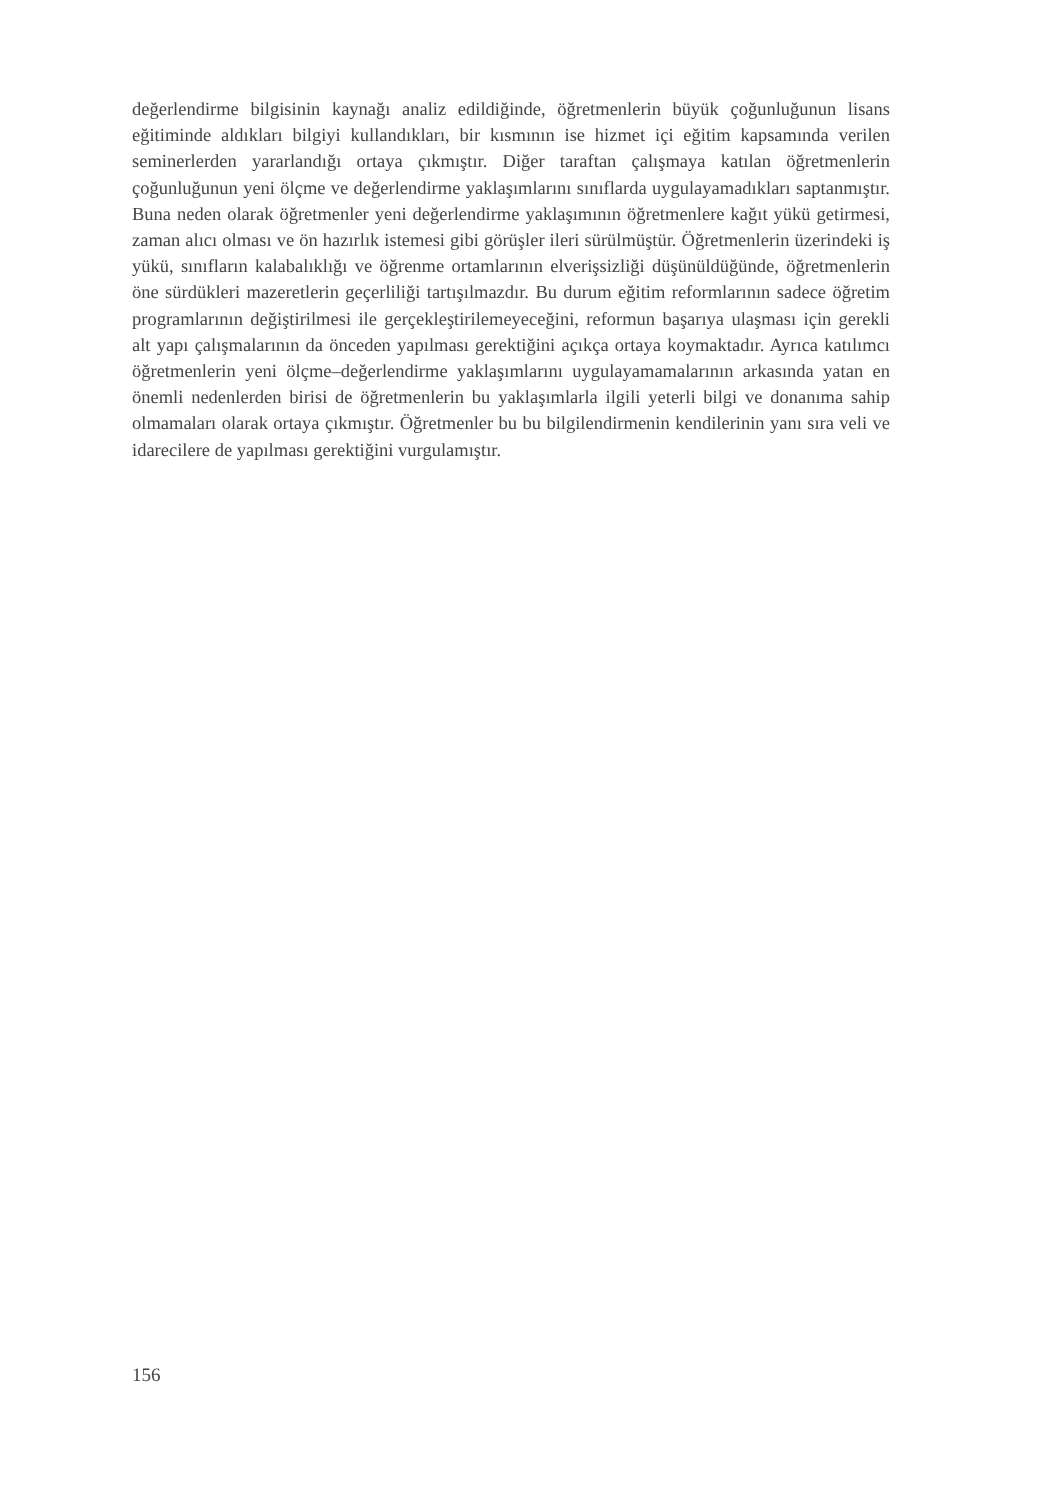değerlendirme bilgisinin kaynağı analiz edildiğinde, öğretmenlerin büyük çoğunluğunun lisans eğitiminde aldıkları bilgiyi kullandıkları, bir kısmının ise hizmet içi eğitim kapsamında verilen seminerlerden yararlandığı ortaya çıkmıştır. Diğer taraftan çalışmaya katılan öğretmenlerin çoğunluğunun yeni ölçme ve değerlendirme yaklaşımlarını sınıflarda uygulayamadıkları saptanmıştır. Buna neden olarak öğretmenler yeni değerlendirme yaklaşımının öğretmenlere kağıt yükü getirmesi, zaman alıcı olması ve ön hazırlık istemesi gibi görüşler ileri sürülmüştür. Öğretmenlerin üzerindeki iş yükü, sınıfların kalabalıklığı ve öğrenme ortamlarının elverişsizliği düşünüldüğünde, öğretmenlerin öne sürdükleri mazeretlerin geçerliliği tartışılmazdır. Bu durum eğitim reformlarının sadece öğretim programlarının değiştirilmesi ile gerçekleştirilemeyeceğini, reformun başarıya ulaşması için gerekli alt yapı çalışmalarının da önceden yapılması gerektiğini açıkça ortaya koymaktadır. Ayrıca katılımcı öğretmenlerin yeni ölçme–değerlendirme yaklaşımlarını uygulayamamalarının arkasında yatan en önemli nedenlerden birisi de öğretmenlerin bu yaklaşımlarla ilgili yeterli bilgi ve donanıma sahip olmamaları olarak ortaya çıkmıştır. Öğretmenler bu bu bilgilendirmenin kendilerinin yanı sıra veli ve idarecilere de yapılması gerektiğini vurgulamıştır.
156